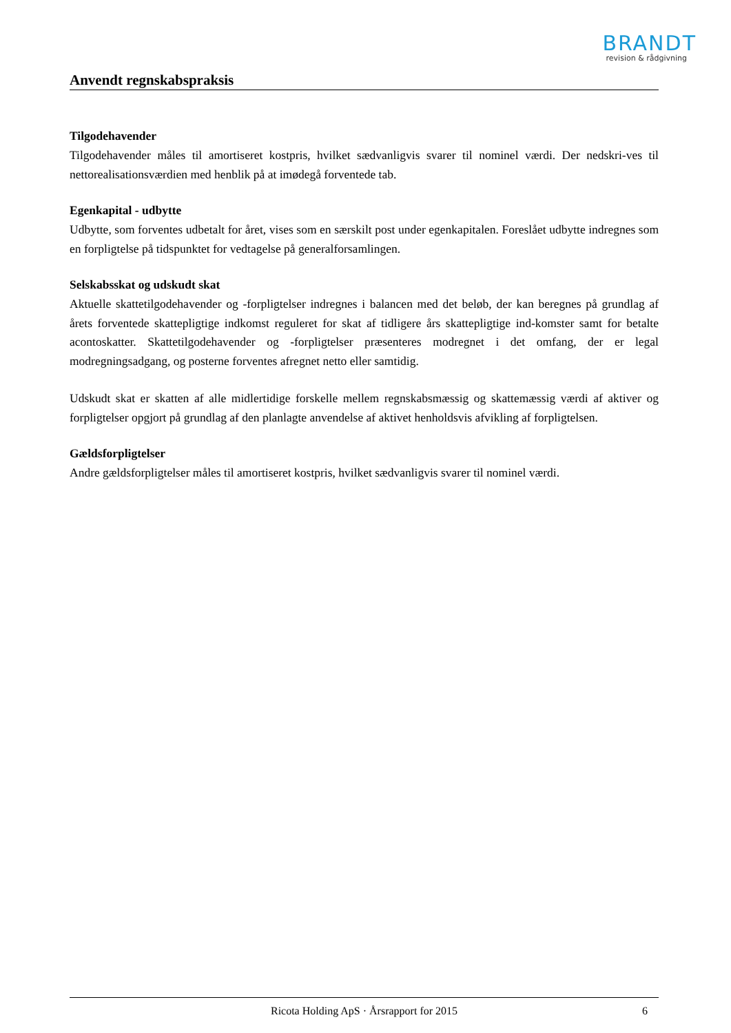BRANDT
revision & rådgivning
Anvendt regnskabspraksis
Tilgodehavender
Tilgodehavender måles til amortiseret kostpris, hvilket sædvanligvis svarer til nominel værdi. Der nedskri-ves til nettorealisationsværdien med henblik på at imødegå forventede tab.
Egenkapital - udbytte
Udbytte, som forventes udbetalt for året, vises som en særskilt post under egenkapitalen. Foreslået udbytte indregnes som en forpligtelse på tidspunktet for vedtagelse på generalforsamlingen.
Selskabsskat og udskudt skat
Aktuelle skattetilgodehavender og -forpligtelser indregnes i balancen med det beløb, der kan beregnes på grundlag af årets forventede skattepligtige indkomst reguleret for skat af tidligere års skattepligtige ind-komster samt for betalte acontoskatter. Skattetilgodehavender og -forpligtelser præsenteres modregnet i det omfang, der er legal modregningsadgang, og posterne forventes afregnet netto eller samtidig.
Udskudt skat er skatten af alle midlertidige forskelle mellem regnskabsmæssig og skattemæssig værdi af aktiver og forpligtelser opgjort på grundlag af den planlagte anvendelse af aktivet henholdsvis afvikling af forpligtelsen.
Gældsforpligtelser
Andre gældsforpligtelser måles til amortiseret kostpris, hvilket sædvanligvis svarer til nominel værdi.
Ricota Holding ApS · Årsrapport for 2015 6